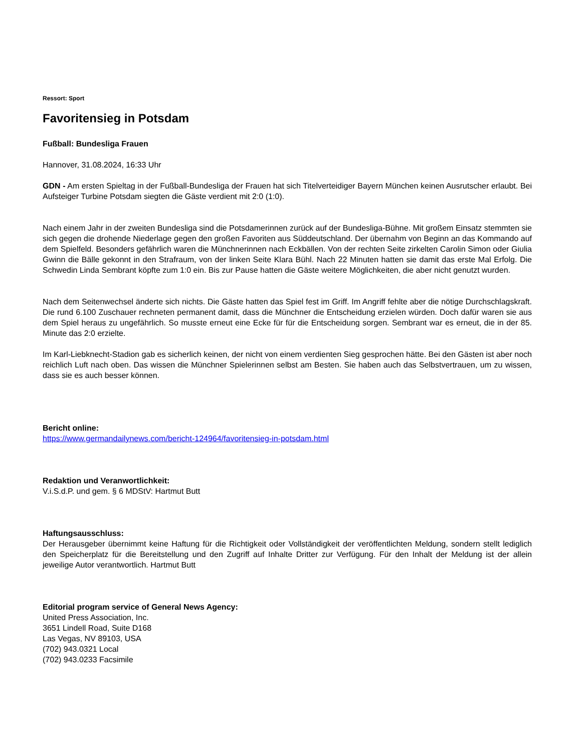Ressort: Sport
Favoritensieg in Potsdam
Fußball: Bundesliga Frauen
Hannover, 31.08.2024, 16:33 Uhr
GDN - Am ersten Spieltag in der Fußball-Bundesliga der Frauen hat sich Titelverteidiger Bayern München keinen Ausrutscher erlaubt. Bei Aufsteiger Turbine Potsdam siegten die Gäste verdient mit 2:0 (1:0).
Nach einem Jahr in der zweiten Bundesliga sind die Potsdamerinnen zurück auf der Bundesliga-Bühne. Mit großem Einsatz stemmten sie sich gegen die drohende Niederlage gegen den großen Favoriten aus Süddeutschland. Der übernahm von Beginn an das Kommando auf dem Spielfeld. Besonders gefährlich waren die Münchnerinnen nach Eckbällen. Von der rechten Seite zirkelten Carolin Simon oder Giulia Gwinn die Bälle gekonnt in den Strafraum, von der linken Seite Klara Bühl. Nach 22 Minuten hatten sie damit das erste Mal Erfolg. Die Schwedin Linda Sembrant köpfte zum 1:0 ein. Bis zur Pause hatten die Gäste weitere Möglichkeiten, die aber nicht genutzt wurden.
Nach dem Seitenwechsel änderte sich nichts. Die Gäste hatten das Spiel fest im Griff. Im Angriff fehlte aber die nötige Durchschlagskraft. Die rund 6.100 Zuschauer rechneten permanent damit, dass die Münchner die Entscheidung erzielen würden. Doch dafür waren sie aus dem Spiel heraus zu ungefährlich. So musste erneut eine Ecke für für die Entscheidung sorgen. Sembrant war es erneut, die in der 85. Minute das 2:0 erzielte.
Im Karl-Liebknecht-Stadion gab es sicherlich keinen, der nicht von einem verdienten Sieg gesprochen hätte. Bei den Gästen ist aber noch reichlich Luft nach oben. Das wissen die Münchner Spielerinnen selbst am Besten. Sie haben auch das Selbstvertrauen, um zu wissen, dass sie es auch besser können.
Bericht online:
https://www.germandailynews.com/bericht-124964/favoritensieg-in-potsdam.html
Redaktion und Veranwortlichkeit:
V.i.S.d.P. und gem. § 6 MDStV: Hartmut Butt
Haftungsausschluss:
Der Herausgeber übernimmt keine Haftung für die Richtigkeit oder Vollständigkeit der veröffentlichten Meldung, sondern stellt lediglich den Speicherplatz für die Bereitstellung und den Zugriff auf Inhalte Dritter zur Verfügung. Für den Inhalt der Meldung ist der allein jeweilige Autor verantwortlich. Hartmut Butt
Editorial program service of General News Agency:
United Press Association, Inc.
3651 Lindell Road, Suite D168
Las Vegas, NV 89103, USA
(702) 943.0321 Local
(702) 943.0233 Facsimile